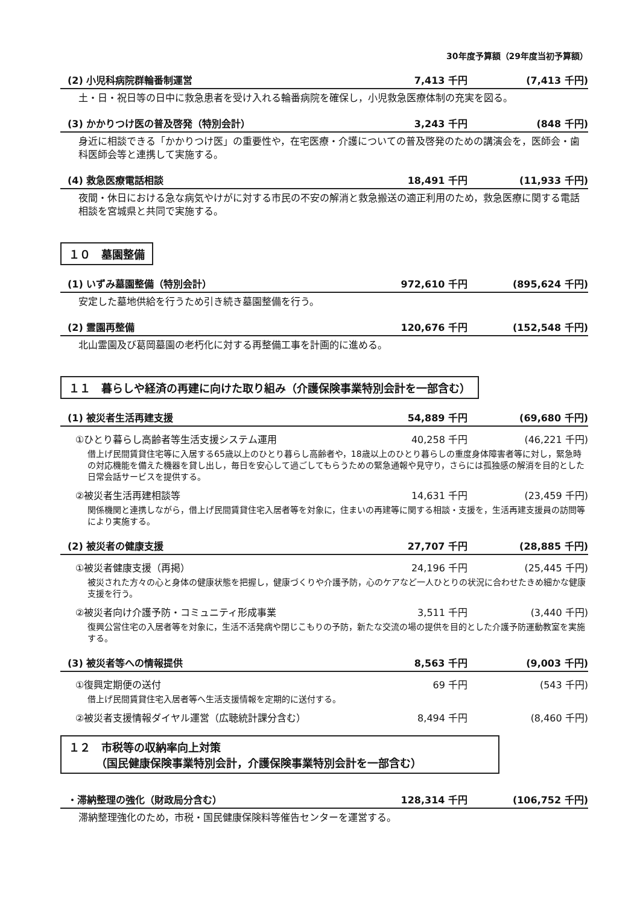30年度予算額（29年度当初予算額）
(2) 小児科病院群輪番制運営 7,413 千円 (7,413 千円)
土・日・祝日等の日中に救急患者を受け入れる輪番病院を確保し，小児救急医療体制の充実を図る。
(3) かかりつけ医の普及啓発（特別会計） 3,243 千円 (848 千円)
身近に相談できる「かかりつけ医」の重要性や，在宅医療・介護についての普及啓発のための講演会を，医師会・歯科医師会等と連携して実施する。
(4) 救急医療電話相談 18,491 千円 (11,933 千円)
夜間・休日における急な病気やけがに対する市民の不安の解消と救急搬送の適正利用のため，救急医療に関する電話相談を宮城県と共同で実施する。
１０　墓園整備
(1) いずみ墓園整備（特別会計） 972,610 千円 (895,624 千円)
安定した墓地供給を行うため引き続き墓園整備を行う。
(2) 霊園再整備 120,676 千円 (152,548 千円)
北山霊園及び葛岡墓園の老朽化に対する再整備工事を計画的に進める。
１１　暮らしや経済の再建に向けた取り組み（介護保険事業特別会計を一部含む）
(1) 被災者生活再建支援 54,889 千円 (69,680 千円)
①ひとり暮らし高齢者等生活支援システム運用 40,258 千円 (46,221 千円)
借上げ民間賃貸住宅等に入居する65歳以上のひとり暮らし高齢者や，18歳以上のひとり暮らしの重度身体障害者等に対し，緊急時の対応機能を備えた機器を貸し出し，毎日を安心して過ごしてもらうための緊急通報や見守り，さらには孤独感の解消を目的とした日常会話サービスを提供する。
②被災者生活再建相談等 14,631 千円 (23,459 千円)
関係機関と連携しながら，借上げ民間賃貸住宅入居者等を対象に，住まいの再建等に関する相談・支援を，生活再建支援員の訪問等により実施する。
(2) 被災者の健康支援 27,707 千円 (28,885 千円)
①被災者健康支援（再掲） 24,196 千円 (25,445 千円)
被災された方々の心と身体の健康状態を把握し，健康づくりや介護予防，心のケアなど一人ひとりの状況に合わせたきめ細かな健康支援を行う。
②被災者向け介護予防・コミュニティ形成事業 3,511 千円 (3,440 千円)
復興公営住宅の入居者等を対象に，生活不活発病や閉じこもりの予防，新たな交流の場の提供を目的とした介護予防運動教室を実施する。
(3) 被災者等への情報提供 8,563 千円 (9,003 千円)
①復興定期便の送付 69 千円 (543 千円)
借上げ民間賃貸住宅入居者等へ生活支援情報を定期的に送付する。
②被災者支援情報ダイヤル運営（広聴統計課分含む） 8,494 千円 (8,460 千円)
１２　市税等の収納率向上対策
　　　（国民健康保険事業特別会計，介護保険事業特別会計を一部含む）
・滞納整理の強化（財政局分含む） 128,314 千円 (106,752 千円)
滞納整理強化のため，市税・国民健康保険料等催告センターを運営する。